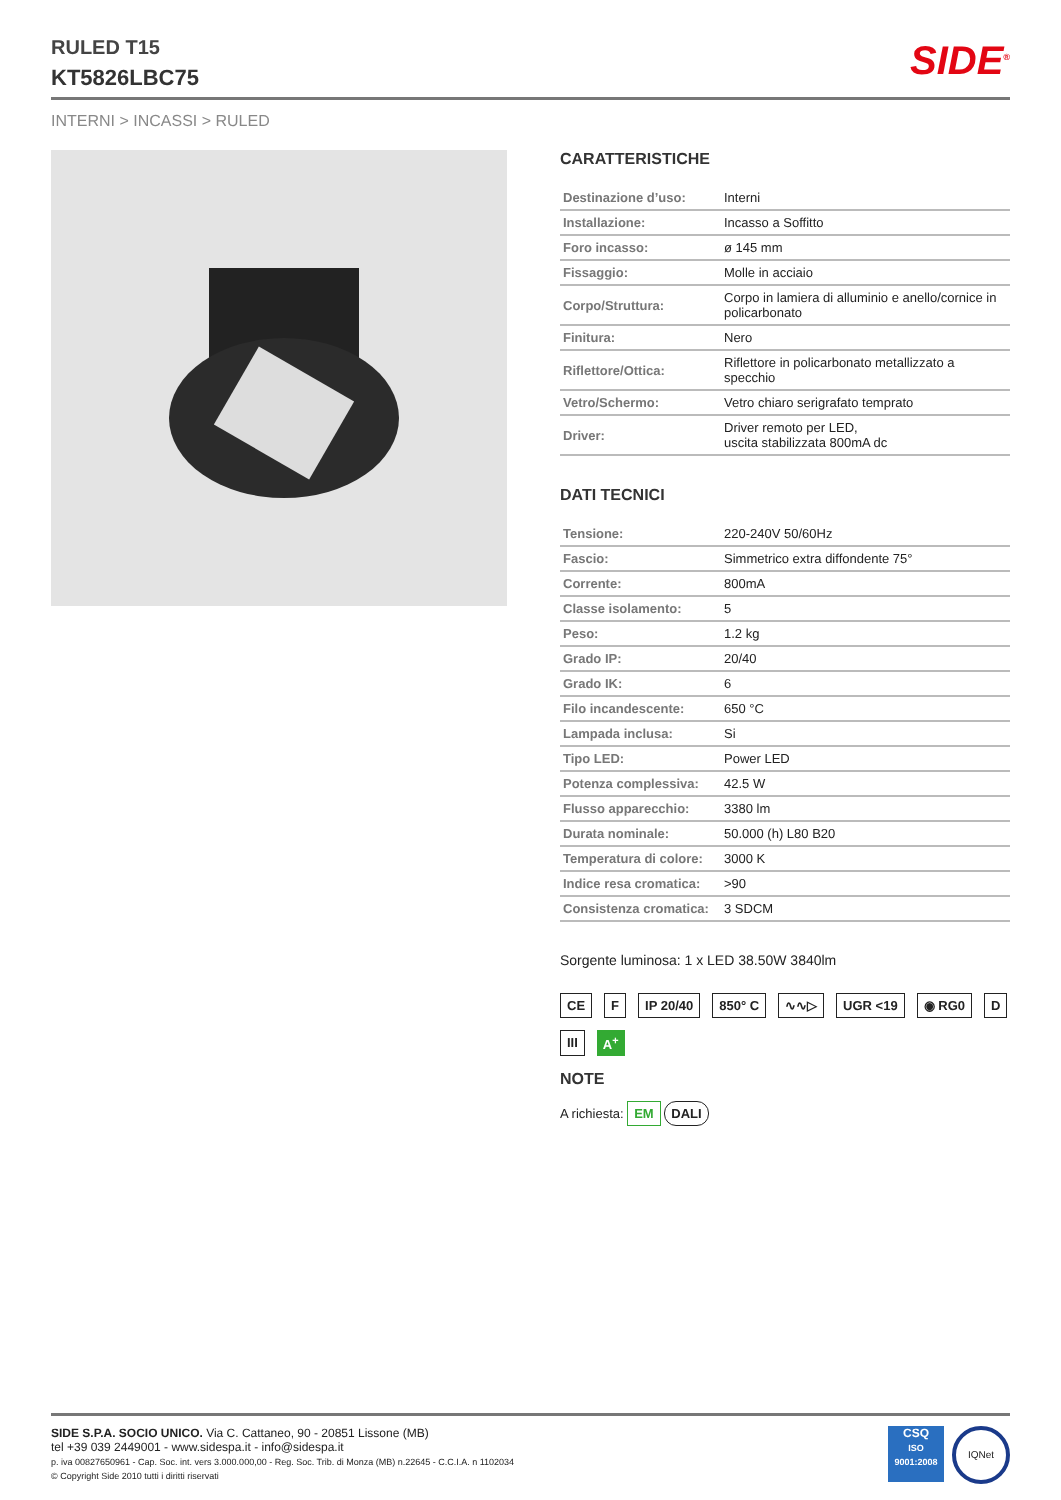RULED T15
KT5826LBC75
SIDE<sup>®</sup>
INTERNI > INCASSI > RULED
CARATTERISTICHE
| Destinazione d’uso: | Interni |
| Installazione: | Incasso a Soffitto |
| Foro incasso: | ø 145 mm |
| Fissaggio: | Molle in acciaio |
| Corpo/Struttura: | Corpo in lamiera di alluminio e anello/cornice in policarbonato |
| Finitura: | Nero |
| Riflettore/Ottica: | Riflettore in policarbonato metallizzato a specchio |
| Vetro/Schermo: | Vetro chiaro serigrafato temprato |
| Driver: | Driver remoto per LED, uscita stabilizzata 800mA dc |
DATI TECNICI
| Tensione: | 220-240V 50/60Hz |
| Fascio: | Simmetrico extra diffondente 75° |
| Corrente: | 800mA |
| Classe isolamento: | 5 |
| Peso: | 1.2 kg |
| Grado IP: | 20/40 |
| Grado IK: | 6 |
| Filo incandescente: | 650 °C |
| Lampada inclusa: | Si |
| Tipo LED: | Power LED |
| Potenza complessiva: | 42.5 W |
| Flusso apparecchio: | 3380 lm |
| Durata nominale: | 50.000 (h) L80 B20 |
| Temperatura di colore: | 3000 K |
| Indice resa cromatica: | >90 |
| Consistenza cromatica: | 3 SDCM |
Sorgente luminosa: 1 x LED 38.50W 3840lm
CE F IP 20/40 850° C ∿∿▷ UGR <19 ◉ RG0 D III A<sup>+</sup>
NOTE
A richiesta: EM DALI
SIDE S.P.A. SOCIO UNICO. Via C. Cattaneo, 90 - 20851 Lissone (MB)
tel +39 039 2449001 - www.sidespa.it - info@sidespa.it
p. iva 00827650961 - Cap. Soc. int. vers 3.000.000,00 - Reg. Soc. Trib. di Monza (MB) n.22645 - C.C.I.A. n 1102034
© Copyright Side 2010 tutti i diritti riservati
CSQ
ISO 9001:2008
IQNet